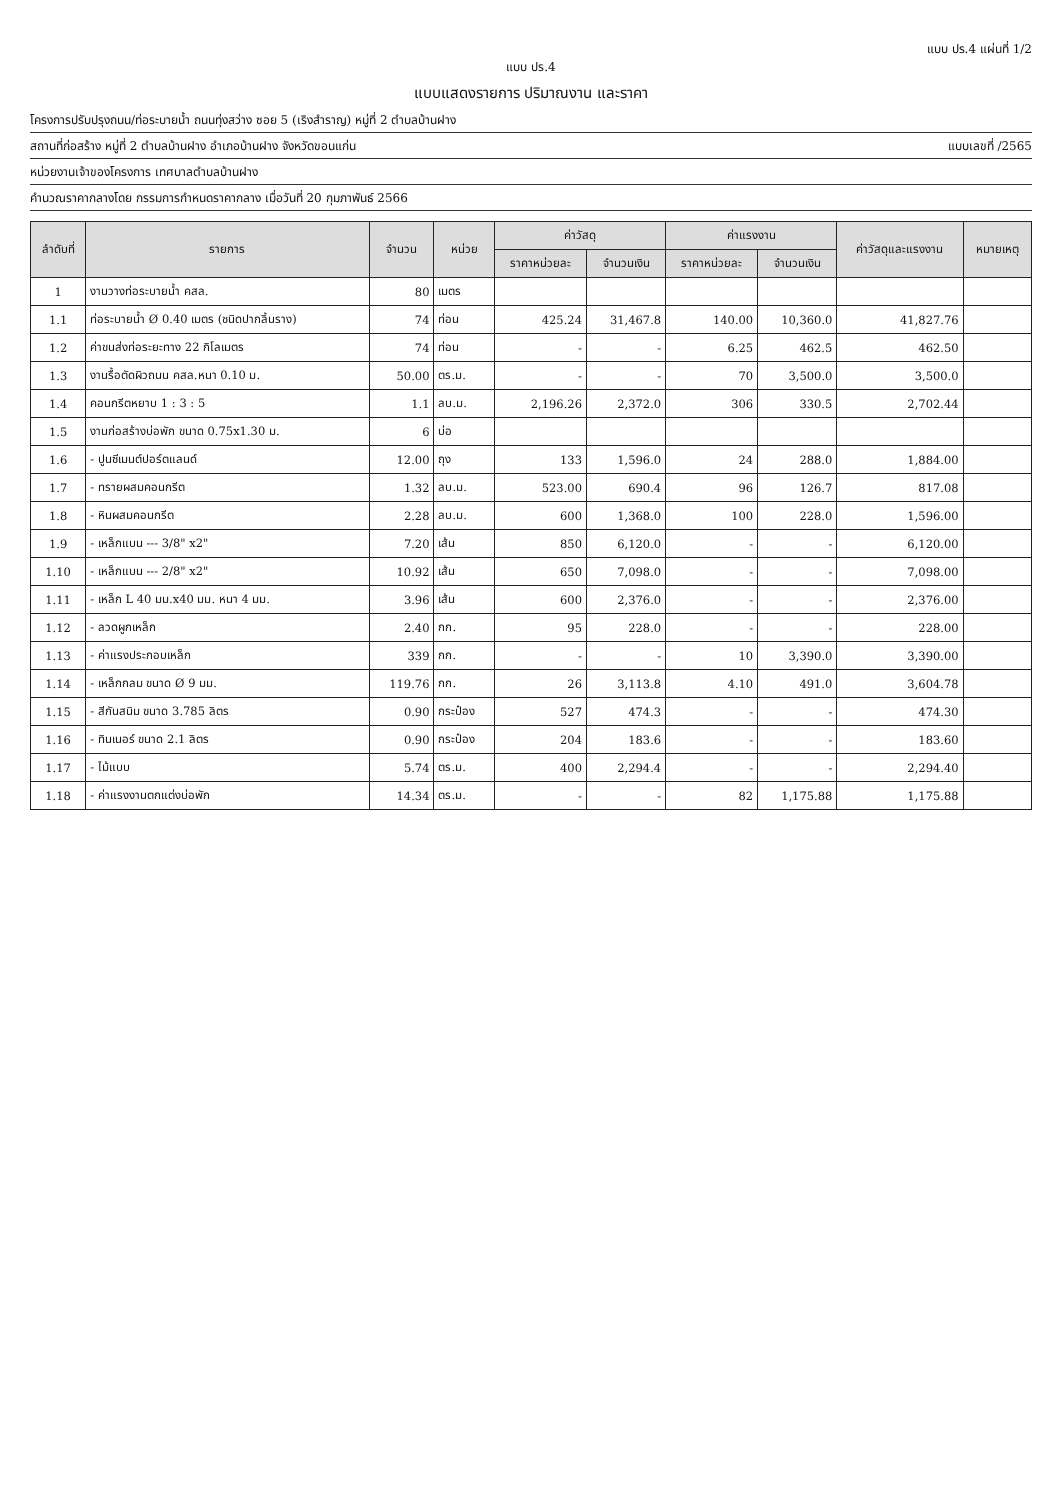แบบ ปร.4 แผ่นที่ 1/2
แบบ ปร.4
แบบแสดงรายการ ปริมาณงาน และราคา
โครงการปรับปรุงถนน/ท่อระบายน้ำ ถนนทุ่งสว่าง ซอย 5 (เริงสำราญ) หมู่ที่ 2 ตำบลบ้านฝาง
สถานที่ก่อสร้าง หมู่ที่ 2 ตำบลบ้านฝาง อำเภอบ้านฝาง จังหวัดขอนแก่น แบบเลขที่ /2565
หน่วยงานเจ้าของโครงการ เทศบาลตำบลบ้านฝาง
คำนวณราคากลางโดย กรรมการกำหนดราคากลาง เมื่อวันที่ 20 กุมภาพันธ์ 2566
| ลำดับที่ | รายการ | จำนวน | หน่วย | ค่าวัสดุ | | ค่าแรงงาน | | ค่าวัสดุและแรงงาน | หมายเหตุ |
| --- | --- | --- | --- | --- | --- | --- | --- | --- | --- |
| | | | | ราคาหน่วยละ | จำนวนเงิน | ราคาหน่วยละ | จำนวนเงิน | | |
| 1 | งานวางท่อระบายน้ำ คสล. | 80 | เมตร | | | | | | |
| 1.1 | ท่อระบายน้ำ Ø 0.40 เมตร (ชนิดปากลิ้นราง) | 74 | ท่อน | 425.24 | 31,467.8 | 140.00 | 10,360.0 | 41,827.76 | |
| 1.2 | ค่าขนส่งท่อระยะทาง 22 กิโลเมตร | 74 | ท่อน | - | - | 6.25 | 462.5 | 462.50 | |
| 1.3 | งานรื้อตัดผิวถนน คสล.หนา 0.10 ม. | 50.00 | ตร.ม. | - | - | 70 | 3,500.0 | 3,500.0 | |
| 1.4 | คอนกรีตหยาบ 1 : 3 : 5 | 1.1 | ลบ.ม. | 2,196.26 | 2,372.0 | 306 | 330.5 | 2,702.44 | |
| 1.5 | งานก่อสร้างบ่อพัก ขนาด 0.75x1.30 ม. | 6 | บ่อ | | | | | | |
| 1.6 | - ปูนซีเมนต์ปอร์ตแลนด์ | 12.00 | ถุง | 133 | 1,596.0 | 24 | 288.0 | 1,884.00 | |
| 1.7 | - ทรายผสมคอนกรีต | 1.32 | ลบ.ม. | 523.00 | 690.4 | 96 | 126.7 | 817.08 | |
| 1.8 | - หินผสมคอนกรีต | 2.28 | ลบ.ม. | 600 | 1,368.0 | 100 | 228.0 | 1,596.00 | |
| 1.9 | - เหล็กแบน --- 3/8" x2" | 7.20 | เส้น | 850 | 6,120.0 | - | - | 6,120.00 | |
| 1.10 | - เหล็กแบน --- 2/8" x2" | 10.92 | เส้น | 650 | 7,098.0 | - | - | 7,098.00 | |
| 1.11 | - เหล็ก L 40 มม.x40 มม. หนา 4 มม. | 3.96 | เส้น | 600 | 2,376.0 | - | - | 2,376.00 | |
| 1.12 | - ลวดผูกเหล็ก | 2.40 | กก. | 95 | 228.0 | - | - | 228.00 | |
| 1.13 | - ค่าแรงประกอบเหล็ก | 339 | กก. | - | - | 10 | 3,390.0 | 3,390.00 | |
| 1.14 | - เหล็กกลม ขนาด Ø 9 มม. | 119.76 | กก. | 26 | 3,113.8 | 4.10 | 491.0 | 3,604.78 | |
| 1.15 | - สีกันสนิม ขนาด 3.785 ลิตร | 0.90 | กระป๋อง | 527 | 474.3 | - | - | 474.30 | |
| 1.16 | - ทินเนอร์ ขนาด 2.1 ลิตร | 0.90 | กระป๋อง | 204 | 183.6 | - | - | 183.60 | |
| 1.17 | - ไม้แบบ | 5.74 | ตร.ม. | 400 | 2,294.4 | - | - | 2,294.40 | |
| 1.18 | - ค่าแรงงานตกแต่งบ่อพัก | 14.34 | ตร.ม. | - | - | 82 | 1,175.88 | 1,175.88 | |